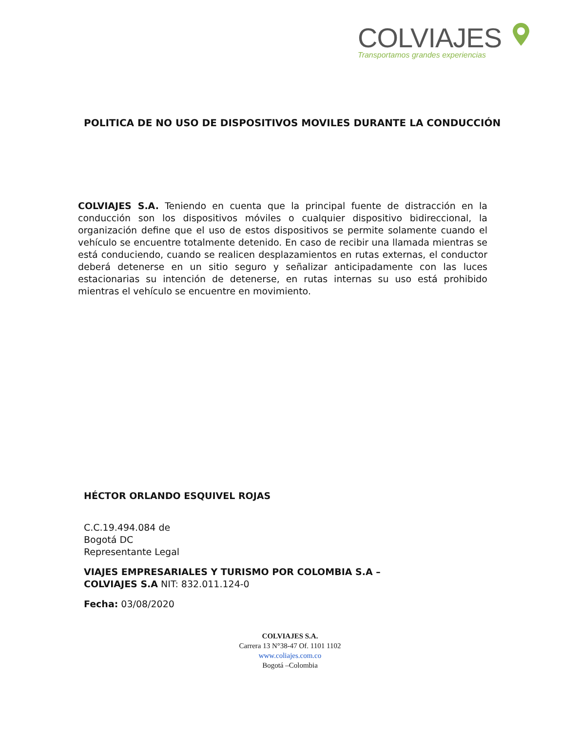COLVIAJES
Transportamos grandes experiencias
POLITICA DE NO USO DE DISPOSITIVOS MOVILES DURANTE LA CONDUCCIÓN
COLVIAJES S.A. Teniendo en cuenta que la principal fuente de distracción en la conducción son los dispositivos móviles o cualquier dispositivo bidireccional, la organización define que el uso de estos dispositivos se permite solamente cuando el vehículo se encuentre totalmente detenido. En caso de recibir una llamada mientras se está conduciendo, cuando se realicen desplazamientos en rutas externas, el conductor deberá detenerse en un sitio seguro y señalizar anticipadamente con las luces estacionarias su intención de detenerse, en rutas internas su uso está prohibido mientras el vehículo se encuentre en movimiento.
HÉCTOR ORLANDO ESQUIVEL ROJAS
C.C.19.494.084 de
Bogotá DC
Representante Legal
VIAJES EMPRESARIALES Y TURISMO POR COLOMBIA S.A –
COLVIAJES S.A NIT: 832.011.124-0
Fecha: 03/08/2020
COLVIAJES S.A.
Carrera 13 N°38-47 Of. 1101 1102
www.coliajes.com.co
Bogotá –Colombia